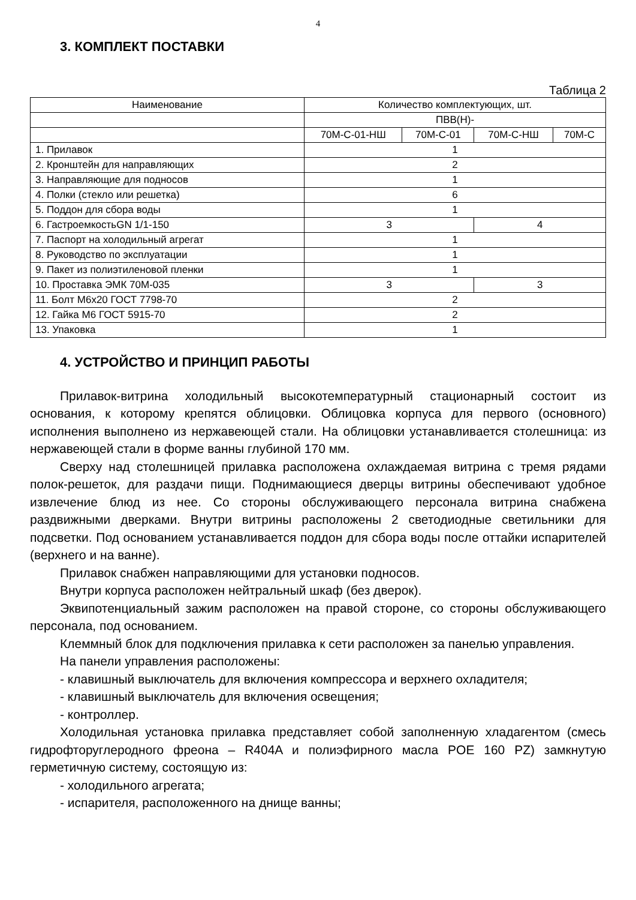4
3. КОМПЛЕКТ ПОСТАВКИ
Таблица 2
| Наименование | Количество комплектующих, шт. | | | |
| --- | --- | --- | --- | --- |
| | ПВВ(Н)- | | | |
| | 70М-С-01-НШ | 70М-С-01 | 70М-С-НШ | 70М-С |
| 1. Прилавок | 1 | | | |
| 2. Кронштейн для направляющих | 2 | | | |
| 3. Направляющие для подносов | 1 | | | |
| 4. Полки (стекло или решетка) | 6 | | | |
| 5. Поддон для сбора воды | 1 | | | |
| 6. ГастроемкостьGN 1/1-150 | 3 | | 4 | |
| 7. Паспорт на холодильный агрегат | 1 | | | |
| 8. Руководство по эксплуатации | 1 | | | |
| 9. Пакет из полиэтиленовой пленки | 1 | | | |
| 10. Проставка ЭМК 70М-035 | 3 | | 3 | |
| 11. Болт М6х20 ГОСТ 7798-70 | 2 | | | |
| 12. Гайка М6 ГОСТ 5915-70 | 2 | | | |
| 13. Упаковка | 1 | | | |
4. УСТРОЙСТВО И ПРИНЦИП РАБОТЫ
Прилавок-витрина холодильный высокотемпературный стационарный состоит из основания, к которому крепятся облицовки. Облицовка корпуса для первого (основного) исполнения выполнено из нержавеющей стали. На облицовки устанавливается столешница: из нержавеющей стали в форме ванны глубиной 170 мм.
Сверху над столешницей прилавка расположена охлаждаемая витрина с тремя рядами полок-решеток, для раздачи пищи. Поднимающиеся дверцы витрины обеспечивают удобное извлечение блюд из нее. Со стороны обслуживающего персонала витрина снабжена раздвижными дверками. Внутри витрины расположены 2 светодиодные светильники для подсветки. Под основанием устанавливается поддон для сбора воды после оттайки испарителей (верхнего и на ванне).
Прилавок снабжен направляющими для установки подносов.
Внутри корпуса расположен нейтральный шкаф (без дверок).
Эквипотенциальный зажим расположен на правой стороне, со стороны обслуживающего персонала, под основанием.
Клеммный блок для подключения прилавка к сети расположен за панелью управления.
На панели управления расположены:
- клавишный выключатель для включения компрессора и верхнего охладителя;
- клавишный выключатель для включения освещения;
- контроллер.
Холодильная установка прилавка представляет собой заполненную хладагентом (смесь гидрофторуглеродного фреона – R404A и полиэфирного масла POE 160 PZ) замкнутую герметичную систему, состоящую из:
- холодильного агрегата;
- испарителя, расположенного на днище ванны;